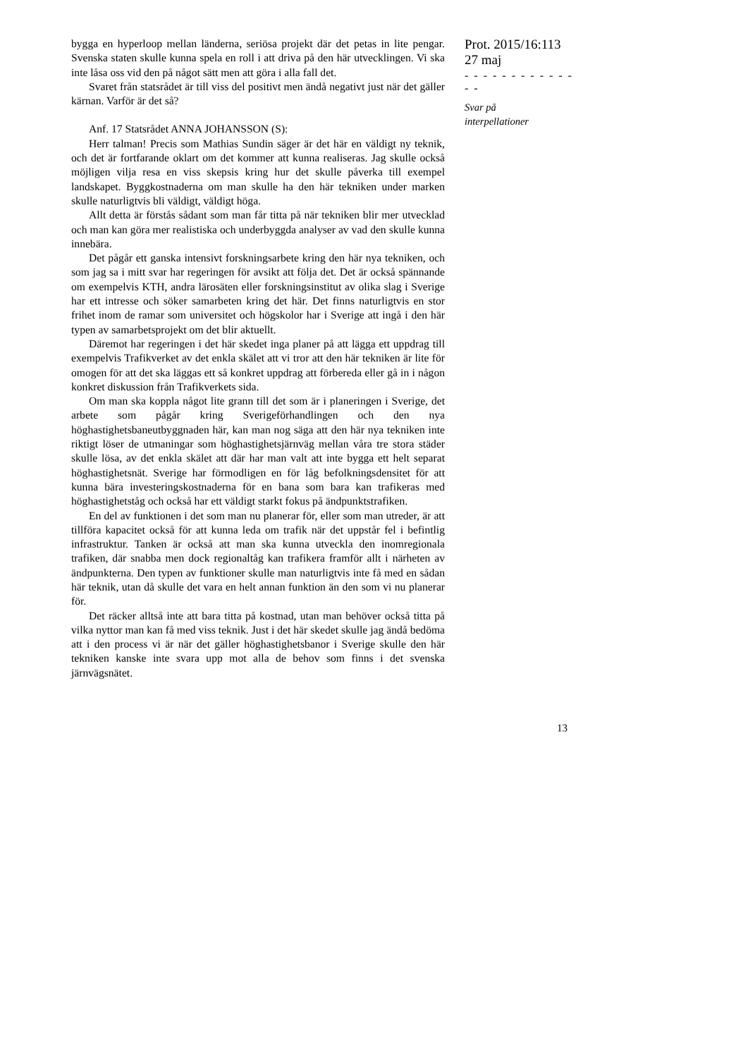bygga en hyperloop mellan länderna, seriösa projekt där det petas in lite pengar. Svenska staten skulle kunna spela en roll i att driva på den här utvecklingen. Vi ska inte låsa oss vid den på något sätt men att göra i alla fall det.
Svaret från statsrådet är till viss del positivt men ändå negativt just när det gäller kärnan. Varför är det så?
Anf. 17 Statsrådet ANNA JOHANSSON (S):
Herr talman! Precis som Mathias Sundin säger är det här en väldigt ny teknik, och det är fortfarande oklart om det kommer att kunna realiseras. Jag skulle också möjligen vilja resa en viss skepsis kring hur det skulle påverka till exempel landskapet. Byggkostnaderna om man skulle ha den här tekniken under marken skulle naturligtvis bli väldigt, väldigt höga.
Allt detta är förstås sådant som man får titta på när tekniken blir mer utvecklad och man kan göra mer realistiska och underbyggda analyser av vad den skulle kunna innebära.
Det pågår ett ganska intensivt forskningsarbete kring den här nya tekniken, och som jag sa i mitt svar har regeringen för avsikt att följa det. Det är också spännande om exempelvis KTH, andra lärosäten eller forskningsinstitut av olika slag i Sverige har ett intresse och söker samarbeten kring det här. Det finns naturligtvis en stor frihet inom de ramar som universitet och högskolor har i Sverige att ingå i den här typen av samarbetsprojekt om det blir aktuellt.
Däremot har regeringen i det här skedet inga planer på att lägga ett uppdrag till exempelvis Trafikverket av det enkla skälet att vi tror att den här tekniken är lite för omogen för att det ska läggas ett så konkret uppdrag att förbereda eller gå in i någon konkret diskussion från Trafikverkets sida.
Om man ska koppla något lite grann till det som är i planeringen i Sverige, det arbete som pågår kring Sverigeförhandlingen och den nya höghastighetsbaneutbyggnaden här, kan man nog säga att den här nya tekniken inte riktigt löser de utmaningar som höghastighetsjärnväg mellan våra tre stora städer skulle lösa, av det enkla skälet att där har man valt att inte bygga ett helt separat höghastighetsnät. Sverige har förmodligen en för låg befolkningsdensitet för att kunna bära investeringskostnaderna för en bana som bara kan trafikeras med höghastighetståg och också har ett väldigt starkt fokus på ändpunktstrafiken.
En del av funktionen i det som man nu planerar för, eller som man utreder, är att tillföra kapacitet också för att kunna leda om trafik när det uppstår fel i befintlig infrastruktur. Tanken är också att man ska kunna utveckla den inomregionala trafiken, där snabba men dock regionaltåg kan trafikera framför allt i närheten av ändpunkterna. Den typen av funktioner skulle man naturligtvis inte få med en sådan här teknik, utan då skulle det vara en helt annan funktion än den som vi nu planerar för.
Det räcker alltså inte att bara titta på kostnad, utan man behöver också titta på vilka nyttor man kan få med viss teknik. Just i det här skedet skulle jag ändå bedöma att i den process vi är när det gäller höghastighetsbanor i Sverige skulle den här tekniken kanske inte svara upp mot alla de behov som finns i det svenska järnvägsnätet.
Prot. 2015/16:113
27 maj
- - - - - - - - - - - - - -
Svar på
interpellationer
13